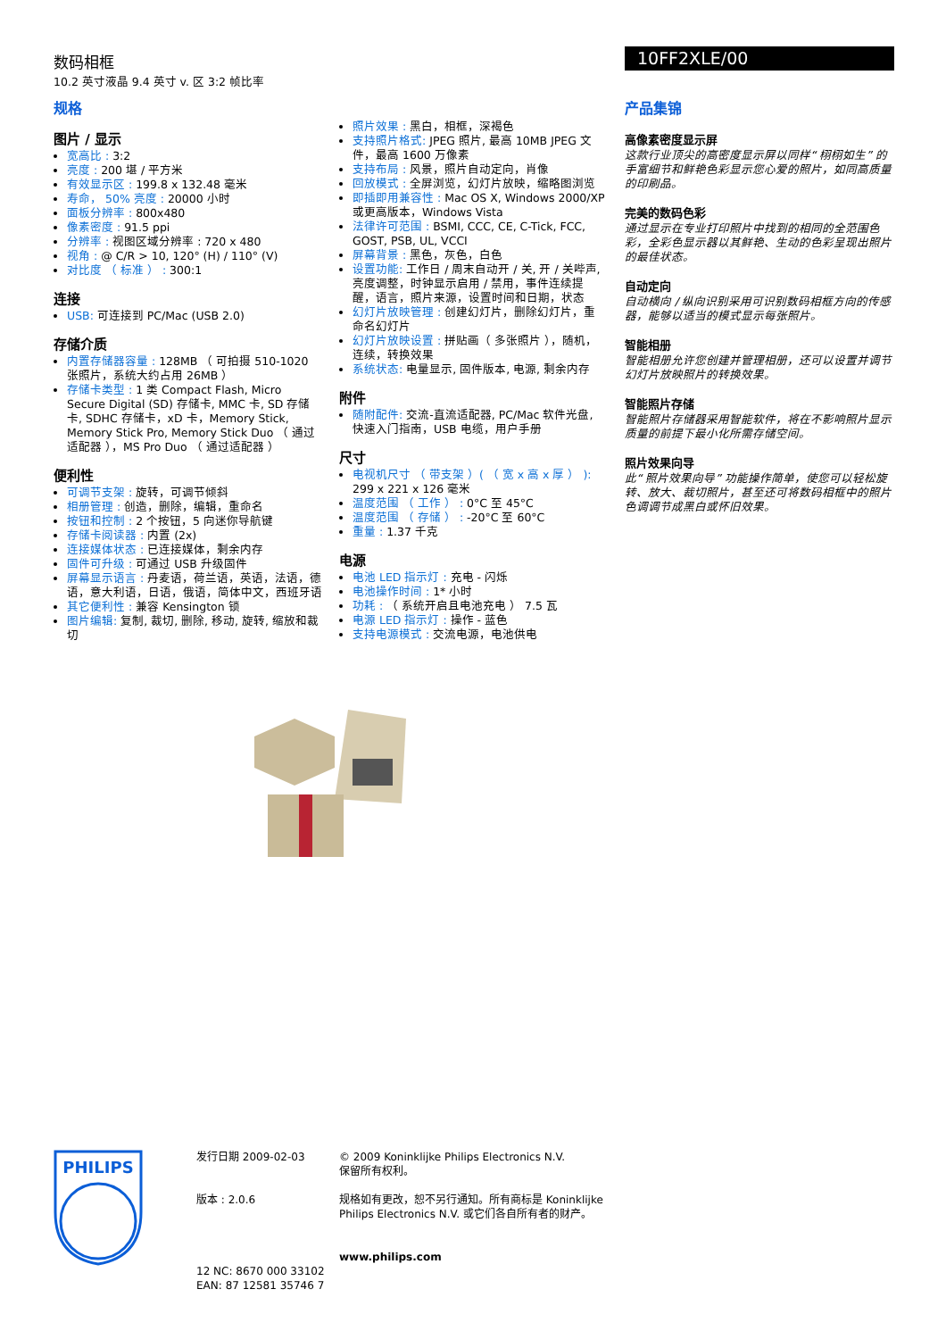数码相框
10.2 英寸液晶 9.4 英寸 v. 区 3:2 帧比率
10FF2XLE/00
规格
图片 / 显示
宽高比 : 3:2
亮度 : 200 堪 / 平方米
有效显示区 : 199.8 x 132.48 毫米
寿命， 50% 亮度 : 20000 小时
面板分辨率 : 800x480
像素密度 : 91.5 ppi
分辨率 : 视图区域分辨率 : 720 x 480
视角 : @ C/R > 10, 120° (H) / 110° (V)
对比度 （ 标准 ） : 300:1
连接
USB: 可连接到 PC/Mac (USB 2.0)
存储介质
内置存储器容量 : 128MB （ 可拍摄 510-1020 张照片，系统大约占用 26MB ）
存储卡类型 : 1 类 Compact Flash, Micro Secure Digital (SD) 存储卡, MMC 卡, SD 存储卡, SDHC 存储卡，xD 卡，Memory Stick, Memory Stick Pro, Memory Stick Duo （ 通过适配器 ），MS Pro Duo （ 通过适配器 ）
便利性
可调节支架 : 旋转，可调节倾斜
相册管理 : 创造，删除，编辑，重命名
按钮和控制 : 2 个按钮，5 向迷你导航键
存储卡阅读器 : 内置 (2x)
连接媒体状态 : 已连接媒体，剩余内存
固件可升级 : 可通过 USB 升级固件
屏幕显示语言 : 丹麦语，荷兰语，英语，法语，德语，意大利语，日语，俄语，简体中文，西班牙语
其它便利性 : 兼容 Kensington 锁
图片编辑: 复制, 裁切, 删除, 移动, 旋转, 缩放和裁切
照片效果 : 黑白，相框，深褐色
支持照片格式: JPEG 照片, 最高 10MB JPEG 文件，最高 1600 万像素
支持布局 : 风景，照片自动定向，肖像
回放模式 : 全屏浏览，幻灯片放映，缩略图浏览
即插即用兼容性 : Mac OS X, Windows 2000/XP 或更高版本，Windows Vista
法律许可范围 : BSMI, CCC, CE, C-Tick, FCC, GOST, PSB, UL, VCCI
屏幕背景 : 黑色，灰色，白色
设置功能: 工作日 / 周末自动开 / 关, 开 / 关哔声, 亮度调整，时钟显示启用 / 禁用，事件连续提醒，语言，照片来源，设置时间和日期，状态
幻灯片放映管理 : 创建幻灯片，删除幻灯片，重命名幻灯片
幻灯片放映设置 : 拼贴画（ 多张照片 ），随机，连续，转换效果
系统状态: 电量显示, 固件版本, 电源, 剩余内存
附件
随附配件: 交流-直流适配器, PC/Mac 软件光盘, 快速入门指南，USB 电缆，用户手册
尺寸
电视机尺寸 （ 带支架 ）( （ 宽 x 高 x 厚 ） ): 299 x 221 x 126 毫米
温度范围 （ 工作 ） : 0°C 至 45°C
温度范围 （ 存储 ） : -20°C 至 60°C
重量 : 1.37 千克
电源
电池 LED 指示灯 : 充电 - 闪烁
电池操作时间 : 1* 小时
功耗 : （ 系统开启且电池充电 ） 7.5 瓦
电源 LED 指示灯 : 操作 - 蓝色
支持电源模式 : 交流电源，电池供电
产品集锦
高像素密度显示屏
这款行业顶尖的高密度显示屏以同样“ 栩栩如生” 的手富细节和鲜艳色彩显示您心爱的照片，如同高质量的印刷品。
完美的数码色彩
通过显示在专业打印照片中找到的相同的全范围色彩，全彩色显示器以其鲜艳、生动的色彩呈现出照片的最佳状态。
自动定向
自动横向 / 纵向识别采用可识别数码相框方向的传感器，能够以适当的模式显示每张照片。
智能相册
智能相册允许您创建并管理相册，还可以设置并调节幻灯片放映照片的转换效果。
智能照片存储
智能照片存储器采用智能软件，将在不影响照片显示质量的前提下最小化所需存储空间。
照片效果向导
此“ 照片效果向导” 功能操作简单，使您可以轻松旋转、放大、裁切照片，甚至还可将数码相框中的照片色调调节成黑白或怀旧效果。
PHILIPS
发行日期 2009-02-03
版本 : 2.0.6
12 NC: 8670 000 33102
EAN: 87 12581 35746 7
© 2009 Koninklijke Philips Electronics N.V.
保留所有权利。
规格如有更改，恕不另行通知。所有商标是 Koninklijke Philips Electronics N.V. 或它们各自所有者的财产。
www.philips.com